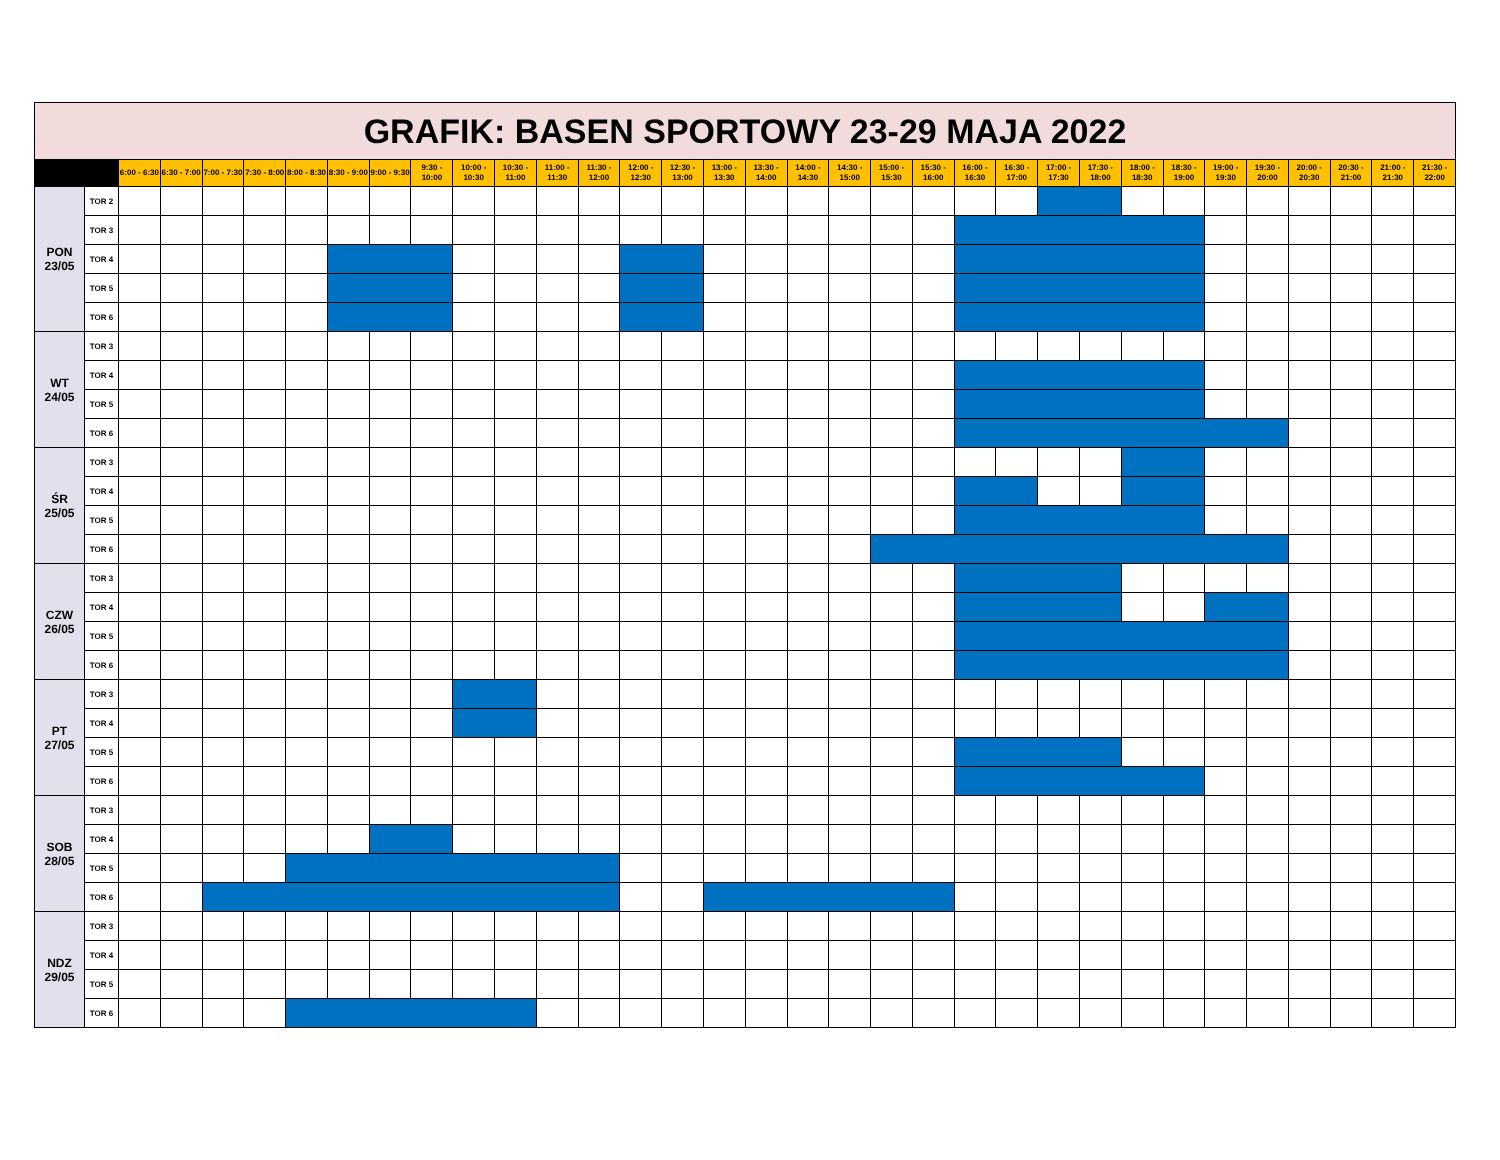| GRAFIK: BASEN SPORTOWY 23-29 MAJA 2022 | | | | | | | | | | | | | | | | | | | | | | | | | | | | | | | | | |
| | | 6:00 - 6:30 | 6:30 - 7:00 | 7:00 - 7:30 | 7:30 - 8:00 | 8:00 - 8:30 | 8:30 - 9:00 | 9:00 - 9:30 | 9:30 - 10:00 | 10:00 - 10:30 | 10:30 - 11:00 | 11:00 - 11:30 | 11:30 - 12:00 | 12:00 - 12:30 | 12:30 - 13:00 | 13:00 - 13:30 | 13:30 - 14:00 | 14:00 - 14:30 | 14:30 - 15:00 | 15:00 - 15:30 | 15:30 - 16:00 | 16:00 - 16:30 | 16:30 - 17:00 | 17:00 - 17:30 | 17:30 - 18:00 | 18:00 - 18:30 | 18:30 - 19:00 | 19:00 - 19:30 | 19:30 - 20:00 | 20:00 - 20:30 | 20:30 - 21:00 | 21:00 - 21:30 | 21:30 - 22:00 |
| PON 23/05 | TOR 2 | | | | | | | | | | | | | | | | | | | | | | | | | | | | | | | | |
| | TOR 3 | | | | | | | | | | | | | | | | | | | | | | | | | | | | | | | | |
| | TOR 4 | | | | | | | | | | | | | | | | | | | | | | | | | | | | | | | | |
| | TOR 5 | | | | | | | | | | | | | | | | | | | | | | | | | | | | | | | | |
| | TOR 6 | | | | | | | | | | | | | | | | | | | | | | | | | | | | | | | | |
| WT 24/05 | TOR 3 | | | | | | | | | | | | | | | | | | | | | | | | | | | | | | | | |
| | TOR 4 | | | | | | | | | | | | | | | | | | | | | | | | | | | | | | | | |
| | TOR 5 | | | | | | | | | | | | | | | | | | | | | | | | | | | | | | | | |
| | TOR 6 | | | | | | | | | | | | | | | | | | | | | | | | | | | | | | | | |
| ŚR 25/05 | TOR 3 | | | | | | | | | | | | | | | | | | | | | | | | | | | | | | | | |
| | TOR 4 | | | | | | | | | | | | | | | | | | | | | | | | | | | | | | | | |
| | TOR 5 | | | | | | | | | | | | | | | | | | | | | | | | | | | | | | | | |
| | TOR 6 | | | | | | | | | | | | | | | | | | | | | | | | | | | | | | | | |
| CZW 26/05 | TOR 3 | | | | | | | | | | | | | | | | | | | | | | | | | | | | | | | | |
| | TOR 4 | | | | | | | | | | | | | | | | | | | | | | | | | | | | | | | | |
| | TOR 5 | | | | | | | | | | | | | | | | | | | | | | | | | | | | | | | | |
| | TOR 6 | | | | | | | | | | | | | | | | | | | | | | | | | | | | | | | | |
| PT 27/05 | TOR 3 | | | | | | | | | | | | | | | | | | | | | | | | | | | | | | | | |
| | TOR 4 | | | | | | | | | | | | | | | | | | | | | | | | | | | | | | | | |
| | TOR 5 | | | | | | | | | | | | | | | | | | | | | | | | | | | | | | | | |
| | TOR 6 | | | | | | | | | | | | | | | | | | | | | | | | | | | | | | | | |
| SOB 28/05 | TOR 3 | | | | | | | | | | | | | | | | | | | | | | | | | | | | | | | | |
| | TOR 4 | | | | | | | | | | | | | | | | | | | | | | | | | | | | | | | | |
| | TOR 5 | | | | | | | | | | | | | | | | | | | | | | | | | | | | | | | | |
| | TOR 6 | | | | | | | | | | | | | | | | | | | | | | | | | | | | | | | | |
| NDZ 29/05 | TOR 3 | | | | | | | | | | | | | | | | | | | | | | | | | | | | | | | | |
| | TOR 4 | | | | | | | | | | | | | | | | | | | | | | | | | | | | | | | | |
| | TOR 5 | | | | | | | | | | | | | | | | | | | | | | | | | | | | | | | | |
| | TOR 6 | | | | | | | | | | | | | | | | | | | | | | | | | | | | | | | | |